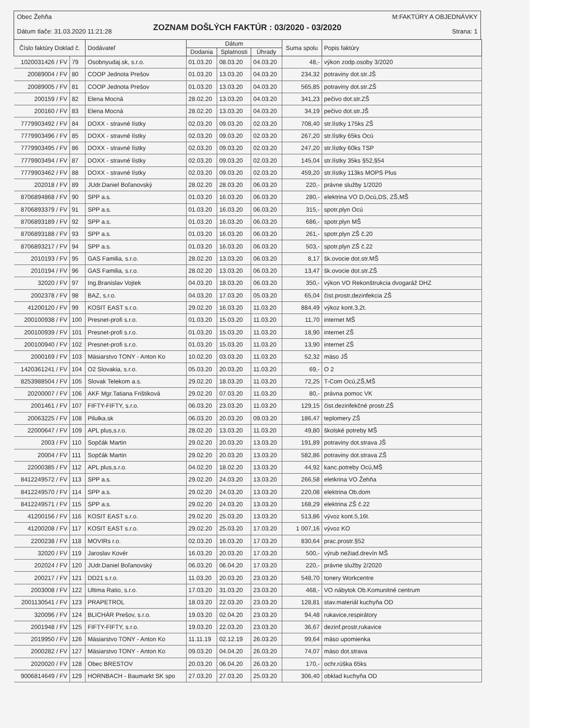Obec Žehňa
Dátum tlače: 31.03.2020 11:21:28
ZOZNAM DOŠLÝCH FAKTÚR : 03/2020 - 03/2020
M:FAKTÚRY A OBJEDNÁVKY
Strana: 1
| Číslo faktúry Doklad č. | | Dodávateľ | Dátum | | | Suma spolu | Popis faktúry |
| --- | --- | --- | --- | --- | --- | --- | --- |
| | | | Dodania | Splatnosti | Úhrady | | |
| 1020031426 / FV | 79 | Osobnyudaj.sk, s.r.o. | 01.03.20 | 08.03.20 | 04.03.20 | 48,- | výkon zodp.osoby 3/2020 |
| 20089004 / FV | 80 | COOP Jednota Prešov | 01.03.20 | 13.03.20 | 04.03.20 | 234,32 | potraviny dot.str.JŠ |
| 20089005 / FV | 81 | COOP Jednota Prešov | 01.03.20 | 13.03.20 | 04.03.20 | 565,85 | potraviny dot.str.ZŠ |
| 200159 / FV | 82 | Elena Mocná | 28.02.20 | 13.03.20 | 04.03.20 | 341,23 | pečivo dot.str.ZŠ |
| 200160 / FV | 83 | Elena Mocná | 28.02.20 | 13.03.20 | 04.03.20 | 34,19 | pečivo dot.str.JŠ |
| 7779903492 / FV | 84 | DOXX - stravné lístky | 02.03.20 | 09.03.20 | 02.03.20 | 708,40 | str.lístky 175ks ZŠ |
| 7779903496 / FV | 85 | DOXX - stravné lístky | 02.03.20 | 09.03.20 | 02.03.20 | 267,20 | str.lístky 65ks Ocú |
| 7779903495 / FV | 86 | DOXX - stravné lístky | 02.03.20 | 09.03.20 | 02.03.20 | 247,20 | str.lístky 60ks TSP |
| 7779903494 / FV | 87 | DOXX - stravné lístky | 02.03.20 | 09.03.20 | 02.03.20 | 145,04 | str.lístky 35ks §52,§54 |
| 7779903462 / FV | 88 | DOXX - stravné lístky | 02.03.20 | 09.03.20 | 02.03.20 | 459,20 | str.lístky 113ks MOPS Plus |
| 202018 / FV | 89 | JUdr.Daniel Boľanovský | 28.02.20 | 28.03.20 | 06.03.20 | 220,- | právne služby 1/2020 |
| 8706894868 / FV | 90 | SPP a.s. | 01.03.20 | 16.03.20 | 06.03.20 | 280,- | elektrina VO D,Ocú,DS, ZŠ,MŠ |
| 8706893379 / FV | 91 | SPP a.s. | 01.03.20 | 16.03.20 | 06.03.20 | 315,- | spotr.plyn Ocú |
| 8706893189 / FV | 92 | SPP a.s. | 01.03.20 | 16.03.20 | 06.03.20 | 686,- | spotr.plyn MŠ |
| 8706893188 / FV | 93 | SPP a.s. | 01.03.20 | 16.03.20 | 06.03.20 | 261,- | spotr.plyn ZŠ č.20 |
| 8706893217 / FV | 94 | SPP a.s. | 01.03.20 | 16.03.20 | 06.03.20 | 503,- | spotr.plyn ZŠ č.22 |
| 2010193 / FV | 95 | GAS Familia, s.r.o. | 28.02.20 | 13.03.20 | 06.03.20 | 8,17 | šk.ovocie dot.str.MŠ |
| 2010194 / FV | 96 | GAS Familia, s.r.o. | 28.02.20 | 13.03.20 | 06.03.20 | 13,47 | šk.ovocie dot.str.ZŠ |
| 32020 / FV | 97 | Ing.Branislav Vojtek | 04.03.20 | 18.03.20 | 06.03.20 | 350,- | výkon VO Rekonštrukcia dvogaráž DHZ |
| 2002378 / FV | 98 | BAZ, s.r.o. | 04.03.20 | 17.03.20 | 05.03.20 | 65,04 | čist.prostr,dezinfekcia ZŠ |
| 41200120 / FV | 99 | KOSIT EAST s.r.o. | 29.02.20 | 16.03.20 | 11.03.20 | 884,49 | výkoz kont.3,2t. |
| 200100938 / FV | 100 | Presnet-profi s.r.o. | 01.03.20 | 15.03.20 | 11.03.20 | 11,70 | internet MŠ |
| 200100939 / FV | 101 | Presnet-profi s.r.o. | 01.03.20 | 15.03.20 | 11.03.20 | 18,90 | internet ZŠ |
| 200100940 / FV | 102 | Presnet-profi s.r.o. | 01.03.20 | 15.03.20 | 11.03.20 | 13,90 | internet ZŠ |
| 2000169 / FV | 103 | Mäsiarstvo TONY - Anton Ko | 10.02.20 | 03.03.20 | 11.03.20 | 52,32 | mäso JŠ |
| 1420361241 / FV | 104 | O2 Slovakia, s.r.o. | 05.03.20 | 20.03.20 | 11.03.20 | 69,- | O 2 |
| 8253988504 / FV | 105 | Slovak Telekom a.s. | 29.02.20 | 18.03.20 | 11.03.20 | 72,25 | T-Com Ocú,ZŠ,MŠ |
| 20200007 / FV | 106 | AKF Mgr.Tatiana Frištiková | 29.02.20 | 07.03.20 | 11.03.20 | 80,- | právna pomoc VK |
| 2001461 / FV | 107 | FIFTY-FIFTY, s.r.o. | 06.03.20 | 23.03.20 | 11.03.20 | 129,15 | čist.dezinfekčné prostr.ZŠ |
| 20063225 / FV | 108 | Pilulka.sk | 06.03.20 | 20.03.20 | 09.03.20 | 186,47 | teplomery ZŠ |
| 22000647 / FV | 109 | APL plus,s.r.o. | 28.02.20 | 13.03.20 | 11.03.20 | 49,80 | školské potreby MŠ |
| 2003 / FV | 110 | Sopčák Martin | 29.02.20 | 20.03.20 | 13.03.20 | 191,89 | potraviny dot.strava JŠ |
| 20004 / FV | 111 | Sopčák Martin | 29.02.20 | 20.03.20 | 13.03.20 | 582,86 | potraviny dot.strava ZŠ |
| 22000385 / FV | 112 | APL plus,s.r.o. | 04.02.20 | 18.02.20 | 13.03.20 | 44,92 | kanc.potreby Ocú,MŠ |
| 8412249572 / FV | 113 | SPP a.s. | 29.02.20 | 24.03.20 | 13.03.20 | 266,58 | eletkrina VO Žehňa |
| 8412249570 / FV | 114 | SPP a.s. | 29.02.20 | 24.03.20 | 13.03.20 | 220,08 | elektrina Ob.dom |
| 8412249571 / FV | 115 | SPP a.s. | 29.02.20 | 24.03.20 | 13.03.20 | 168,29 | elektrina ZŠ č.22 |
| 41200156 / FV | 116 | KOSIT EAST s.r.o. | 29.02.20 | 25.03.20 | 13.03.20 | 513,86 | vývoz kont.5,16t. |
| 41200208 / FV | 117 | KOSIT EAST s.r.o. | 29.02.20 | 25.03.20 | 17.03.20 | 1 007,16 | vývoz KO |
| 2200238 / FV | 118 | MOVIRs r.o. | 02.03.20 | 16.03.20 | 17.03.20 | 830,64 | prac.prostr.§52 |
| 32020 / FV | 119 | Jaroslav Kovér | 16.03.20 | 20.03.20 | 17.03.20 | 500,- | výrub nežiad.drevín MŠ |
| 202024 / FV | 120 | JUdr.Daniel Boľanovský | 06.03.20 | 06.04.20 | 17.03.20 | 220,- | právne služby 2/2020 |
| 200217 / FV | 121 | DD21 s.r.o. | 11.03.20 | 20.03.20 | 23.03.20 | 548,70 | tonery Workcentre |
| 2003008 / FV | 122 | Ultima Ratio, s.r.o. | 17.03.20 | 31.03.20 | 23.03.20 | 468,- | VO nábytok Ob.Komunitné centrum |
| 2001130541 / FV | 123 | PRAPETROL | 18.03.20 | 22.03.20 | 23.03.20 | 128,81 | stav.materiál kuchyňa OD |
| 320096 / FV | 124 | BLICHÁR Prešov, s.r.o. | 19.03.20 | 02.04.20 | 23.03.20 | 94,48 | rukavice,respirátory |
| 2001948 / FV | 125 | FIFTY-FIFTY, s.r.o. | 19.03.20 | 22.03.20 | 23.03.20 | 36,67 | dezinf.prostr,rukavice |
| 2019950 / FV | 126 | Mäsiarstvo TONY - Anton Ko | 11.11.19 | 02.12.19 | 26.03.20 | 99,64 | mäso upomienka |
| 2000282 / FV | 127 | Mäsiarstvo TONY - Anton Ko | 09.03.20 | 04.04.20 | 26.03.20 | 74,07 | mäso dot.strava |
| 2020020 / FV | 128 | Obec BRESTOV | 20.03.20 | 06.04.20 | 26.03.20 | 170,- | ochr.rúška 65ks |
| 9006814649 / FV | 129 | HORNBACH - Baumarkt SK spo | 27.03.20 | 27.03.20 | 25.03.20 | 306,40 | obklad kuchyňa OD |